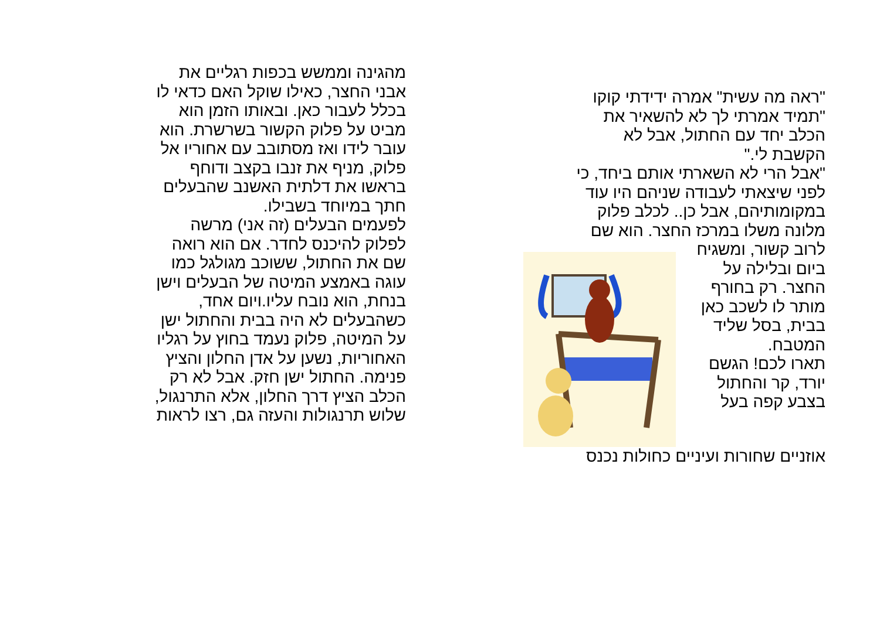"ראה מה עשית" אמרה ידידתי קוקו
"תמיד אמרתי לך לא להשאיר את
הכלב יחד עם החתול, אבל לא
הקשבת לי."
"אבל הרי לא השארתי אותם ביחד, כי
לפני שיצאתי לעבודה שניהם היו עוד
במקומותיהם, אבל כן.. לכלב פלוק
מלונה משלו במרכז החצר. הוא שם
לרוב קשור, ומשגיח
ביום ובלילה על
החצר. רק בחורף
מותר לו לשכב כאן
בבית, בסל שליד
המטבח.
תארו לכם! הגשם
יורד, קר והחתול
בצבע קפה בעל
אוזניים שחורות ועיניים כחולות נכנס
מהגינה וממשש בכפות רגליים את
אבני החצר, כאילו שוקל האם כדאי לו
בכלל לעבור כאן. ובאותו הזמן הוא
מביט על פלוק הקשור בשרשרת. הוא
עובר לידו ואז מסתובב עם אחוריו אל
פלוק, מניף את זנבו בקצב ודוחף
בראשו את דלתית האשנב שהבעלים
חתך במיוחד בשבילו.
לפעמים הבעלים (זה אני) מרשה
לפלוק להיכנס לחדר. אם הוא רואה
שם את החתול, ששוכב מגולגל כמו
עוגה באמצע המיטה של הבעלים וישן
בנחת, הוא נובח עליו.ויום אחד,
כשהבעלים לא היה בבית והחתול ישן
על המיטה, פלוק נעמד בחוץ על רגליו
האחוריות, נשען על אדן החלון והציץ
פנימה. החתול ישן חזק. אבל לא רק
הכלב הציץ דרך החלון, אלא התרנגול,
שלוש תרנגולות והעזה גם, רצו לראות